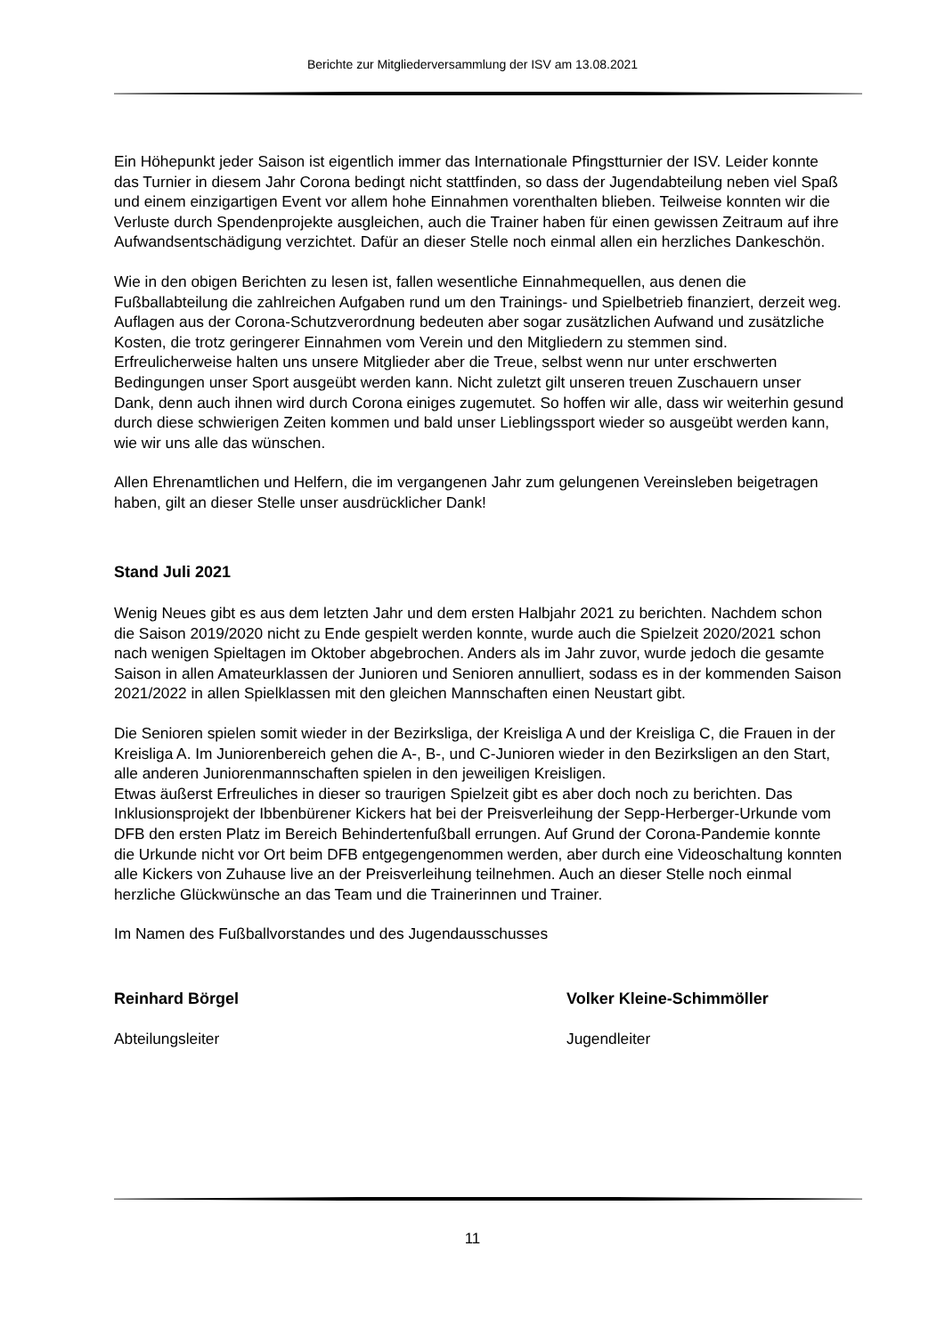Berichte zur Mitgliederversammlung der ISV am 13.08.2021
Ein Höhepunkt jeder Saison ist eigentlich immer das Internationale Pfingstturnier der ISV. Leider konnte das Turnier in diesem Jahr Corona bedingt nicht stattfinden, so dass der Jugendabteilung neben viel Spaß und einem einzigartigen Event vor allem hohe Einnahmen vorenthalten blieben. Teilweise konnten wir die Verluste durch Spendenprojekte ausgleichen, auch die Trainer haben für einen gewissen Zeitraum auf ihre Aufwandsentschädigung verzichtet. Dafür an dieser Stelle noch einmal allen ein herzliches Dankeschön.
Wie in den obigen Berichten zu lesen ist, fallen wesentliche Einnahmequellen, aus denen die Fußballabteilung die zahlreichen Aufgaben rund um den Trainings- und Spielbetrieb finanziert, derzeit weg. Auflagen aus der Corona-Schutzverordnung bedeuten aber sogar zusätzlichen Aufwand und zusätzliche Kosten, die trotz geringerer Einnahmen vom Verein und den Mitgliedern zu stemmen sind. Erfreulicherweise halten uns unsere Mitglieder aber die Treue, selbst wenn nur unter erschwerten Bedingungen unser Sport ausgeübt werden kann. Nicht zuletzt gilt unseren treuen Zuschauern unser Dank, denn auch ihnen wird durch Corona einiges zugemutet. So hoffen wir alle, dass wir weiterhin gesund durch diese schwierigen Zeiten kommen und bald unser Lieblingssport wieder so ausgeübt werden kann, wie wir uns alle das wünschen.
Allen Ehrenamtlichen und Helfern, die im vergangenen Jahr zum gelungenen Vereinsleben beigetragen haben, gilt an dieser Stelle unser ausdrücklicher Dank!
Stand Juli 2021
Wenig Neues gibt es aus dem letzten Jahr und dem ersten Halbjahr 2021 zu berichten. Nachdem schon die Saison 2019/2020 nicht zu Ende gespielt werden konnte, wurde auch die Spielzeit 2020/2021 schon nach wenigen Spieltagen im Oktober abgebrochen. Anders als im Jahr zuvor, wurde jedoch die gesamte Saison in allen Amateurklassen der Junioren und Senioren annulliert, sodass es in der kommenden Saison 2021/2022 in allen Spielklassen mit den gleichen Mannschaften einen Neustart gibt.
Die Senioren spielen somit wieder in der Bezirksliga, der Kreisliga A und der Kreisliga C, die Frauen in der Kreisliga A. Im Juniorenbereich gehen die A-, B-, und C-Junioren wieder in den Bezirksligen an den Start, alle anderen Juniorenmannschaften spielen in den jeweiligen Kreisligen.
Etwas äußerst Erfreuliches in dieser so traurigen Spielzeit gibt es aber doch noch zu berichten. Das Inklusionsprojekt der Ibbenbürener Kickers hat bei der Preisverleihung der Sepp-Herberger-Urkunde vom DFB den ersten Platz im Bereich Behindertenfußball errungen. Auf Grund der Corona-Pandemie konnte die Urkunde nicht vor Ort beim DFB entgegengenommen werden, aber durch eine Videoschaltung konnten alle Kickers von Zuhause live an der Preisverleihung teilnehmen. Auch an dieser Stelle noch einmal herzliche Glückwünsche an das Team und die Trainerinnen und Trainer.
Im Namen des Fußballvorstandes und des Jugendausschusses
Reinhard Börgel
Abteilungsleiter
Volker Kleine-Schimmöller
Jugendleiter
11